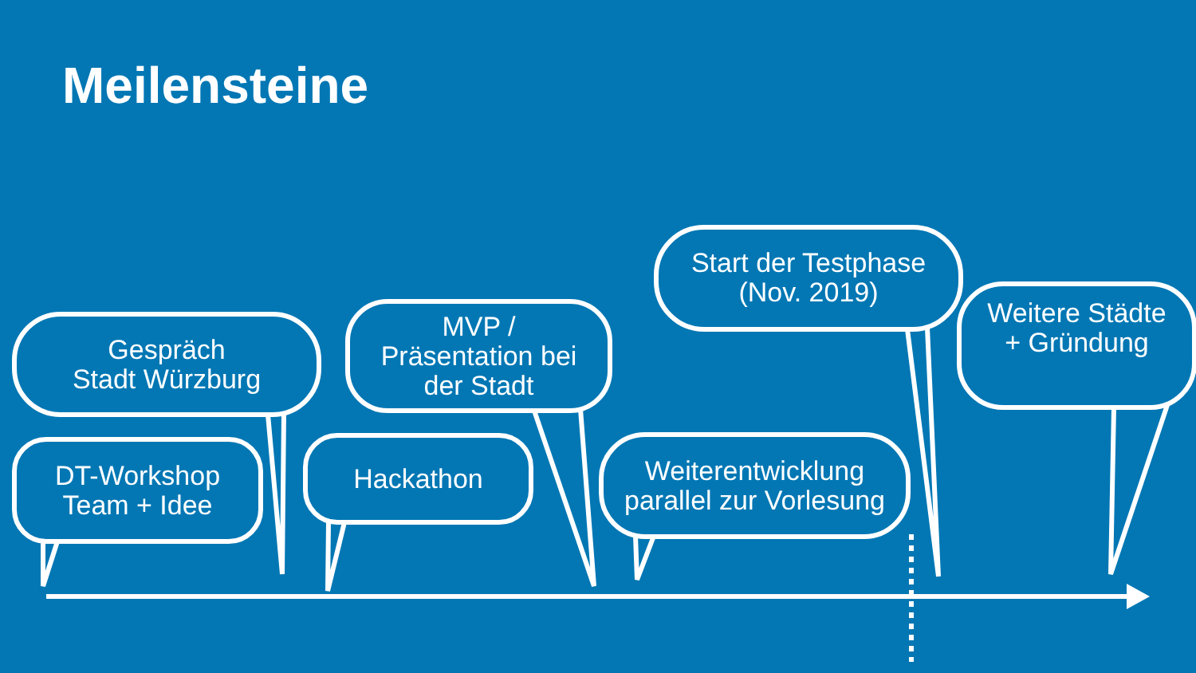Meilensteine
Gespräch
Stadt Würzburg
DT-Workshop
Team + Idee
MVP /
Präsentation bei
der Stadt
Hackathon
Start der Testphase
(Nov. 2019)
Weiterentwicklung
parallel zur Vorlesung
Weitere Städte
+ Gründung